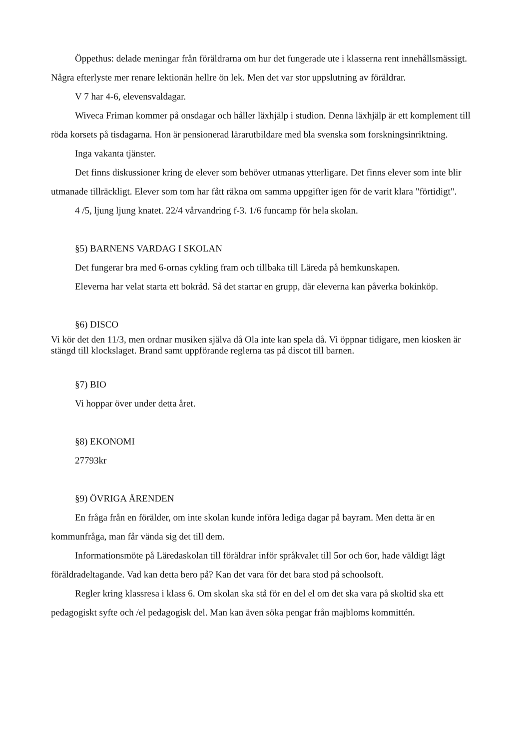Öppethus: delade meningar från föräldrarna om hur det fungerade ute i klasserna rent innehållsmässigt. Några efterlyste mer renare lektionän hellre ön lek. Men det var stor uppslutning av föräldrar.
V 7 har 4-6, elevensvaldagar.
Wiveca Friman kommer på onsdagar och håller läxhjälp i studion. Denna läxhjälp är ett komplement till röda korsets på tisdagarna. Hon är pensionerad lärarutbildare med bla svenska som forskningsinriktning.
Inga vakanta tjänster.
Det finns diskussioner kring de elever som behöver utmanas ytterligare. Det finns elever som inte blir utmanade tillräckligt. Elever som tom har fått räkna om samma uppgifter igen för de varit klara "förtidigt".
4 /5, ljung ljung knatet. 22/4 vårvandring f-3. 1/6 funcamp för hela skolan.
§5) BARNENS VARDAG I SKOLAN
Det fungerar bra med 6-ornas cykling fram och tillbaka till Läreda på hemkunskapen.
Eleverna har velat starta ett bokråd. Så det startar en grupp, där eleverna kan påverka bokinköp.
§6) DISCO
Vi kör det den 11/3, men ordnar musiken själva då Ola inte kan spela då. Vi öppnar tidigare, men kiosken är stängd till klockslaget. Brand samt uppförande reglerna tas på discot till barnen.
§7) BIO
Vi hoppar över under detta året.
§8) EKONOMI
27793kr
§9) ÖVRIGA ÄRENDEN
En fråga från en förälder, om inte skolan kunde införa lediga dagar på bayram. Men detta är en kommunfråga, man får vända sig det till dem.
Informationsmöte på Läredaskolan till föräldrar inför språkvalet till 5or och 6or, hade väldigt lågt föräldradeltagande. Vad kan detta bero på? Kan det vara för det bara stod på schoolsoft.
Regler kring klassresa i klass 6. Om skolan ska stå för en del el om det ska vara på skoltid ska ett pedagogiskt syfte och /el pedagogisk del. Man kan även söka pengar från majbloms kommittén.